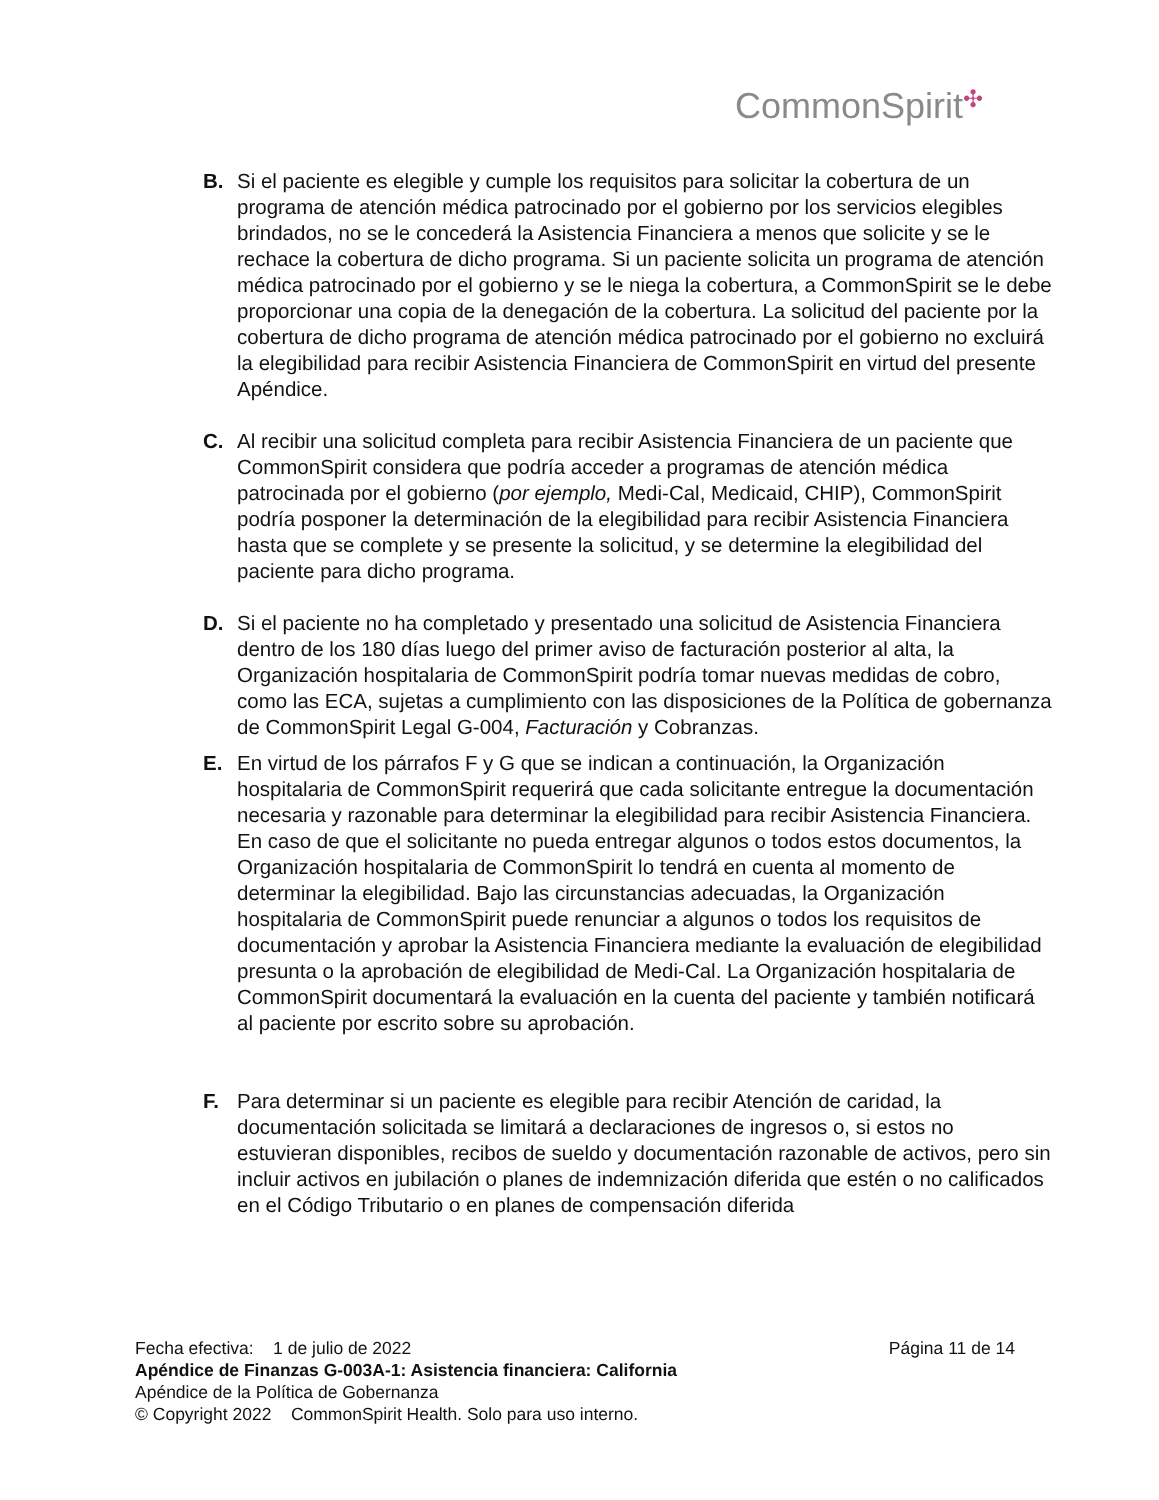CommonSpirit✣
B. Si el paciente es elegible y cumple los requisitos para solicitar la cobertura de un programa de atención médica patrocinado por el gobierno por los servicios elegibles brindados, no se le concederá la Asistencia Financiera a menos que solicite y se le rechace la cobertura de dicho programa. Si un paciente solicita un programa de atención médica patrocinado por el gobierno y se le niega la cobertura, a CommonSpirit se le debe proporcionar una copia de la denegación de la cobertura. La solicitud del paciente por la cobertura de dicho programa de atención médica patrocinado por el gobierno no excluirá la elegibilidad para recibir Asistencia Financiera de CommonSpirit en virtud del presente Apéndice.
C. Al recibir una solicitud completa para recibir Asistencia Financiera de un paciente que CommonSpirit considera que podría acceder a programas de atención médica patrocinada por el gobierno (por ejemplo, Medi-Cal, Medicaid, CHIP), CommonSpirit podría posponer la determinación de la elegibilidad para recibir Asistencia Financiera hasta que se complete y se presente la solicitud, y se determine la elegibilidad del paciente para dicho programa.
D. Si el paciente no ha completado y presentado una solicitud de Asistencia Financiera dentro de los 180 días luego del primer aviso de facturación posterior al alta, la Organización hospitalaria de CommonSpirit podría tomar nuevas medidas de cobro, como las ECA, sujetas a cumplimiento con las disposiciones de la Política de gobernanza de CommonSpirit Legal G-004, Facturación y Cobranzas.
E. En virtud de los párrafos F y G que se indican a continuación, la Organización hospitalaria de CommonSpirit requerirá que cada solicitante entregue la documentación necesaria y razonable para determinar la elegibilidad para recibir Asistencia Financiera. En caso de que el solicitante no pueda entregar algunos o todos estos documentos, la Organización hospitalaria de CommonSpirit lo tendrá en cuenta al momento de determinar la elegibilidad. Bajo las circunstancias adecuadas, la Organización hospitalaria de CommonSpirit puede renunciar a algunos o todos los requisitos de documentación y aprobar la Asistencia Financiera mediante la evaluación de elegibilidad presunta o la aprobación de elegibilidad de Medi-Cal. La Organización hospitalaria de CommonSpirit documentará la evaluación en la cuenta del paciente y también notificará al paciente por escrito sobre su aprobación.
F. Para determinar si un paciente es elegible para recibir Atención de caridad, la documentación solicitada se limitará a declaraciones de ingresos o, si estos no estuvieran disponibles, recibos de sueldo y documentación razonable de activos, pero sin incluir activos en jubilación o planes de indemnización diferida que estén o no calificados en el Código Tributario o en planes de compensación diferida
Fecha efectiva: 1 de julio de 2022 Página 11 de 14
Apéndice de Finanzas G-003A-1: Asistencia financiera: California
Apéndice de la Política de Gobernanza
© Copyright 2022 CommonSpirit Health. Solo para uso interno.